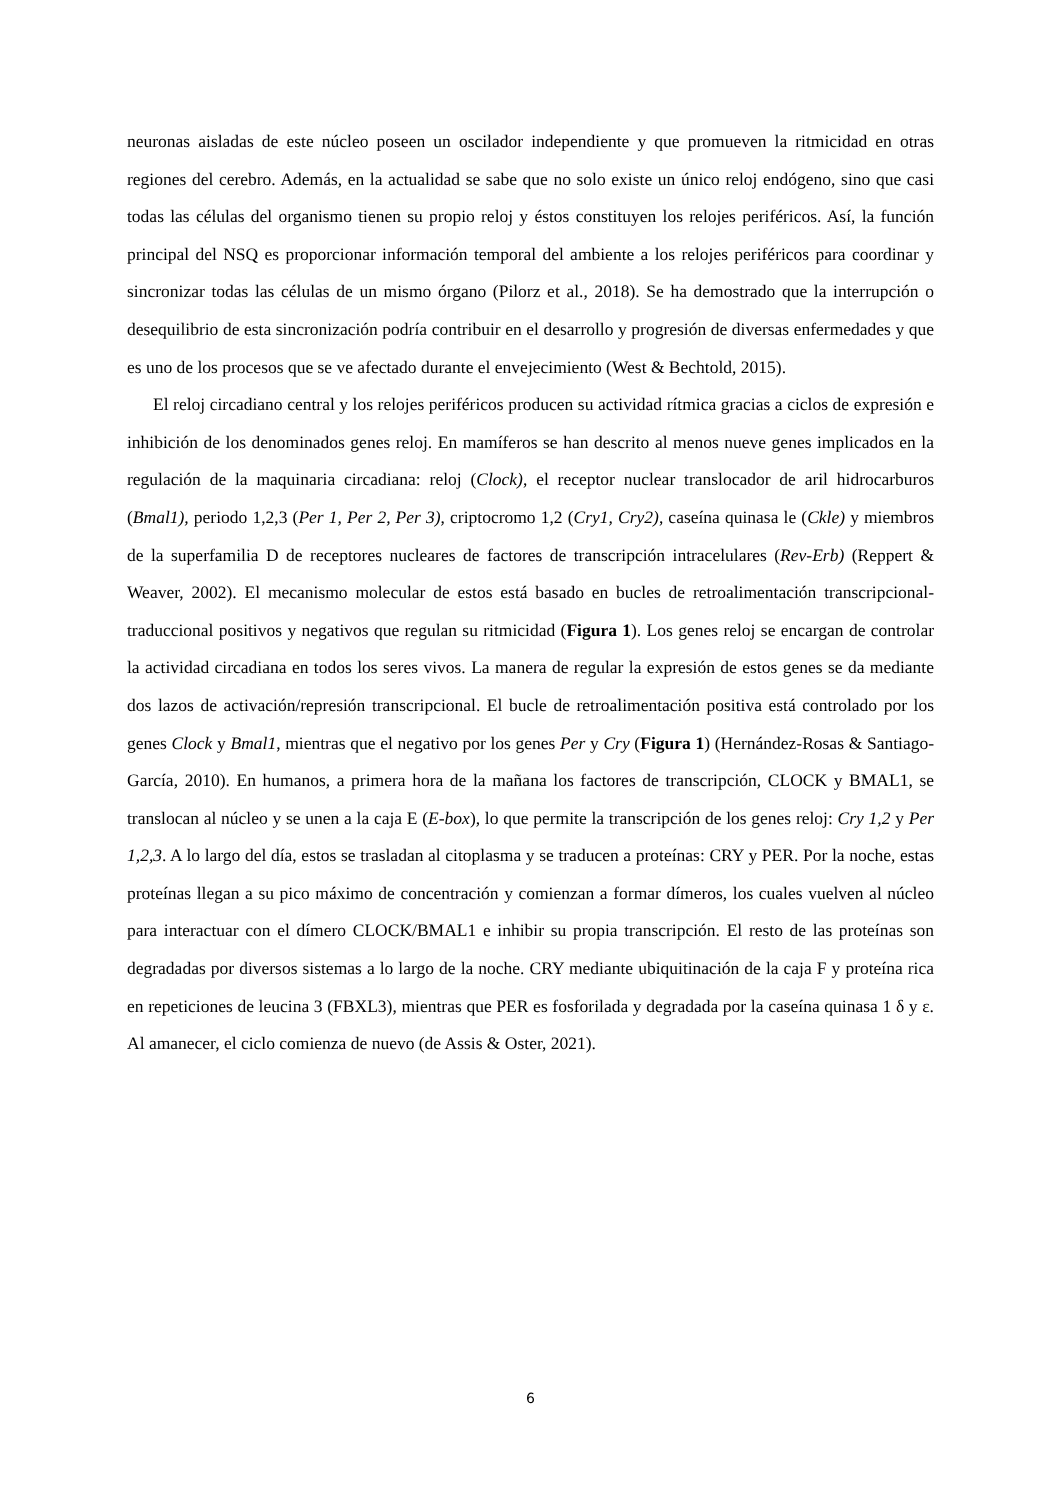neuronas aisladas de este núcleo poseen un oscilador independiente y que promueven la ritmicidad en otras regiones del cerebro. Además, en la actualidad se sabe que no solo existe un único reloj endógeno, sino que casi todas las células del organismo tienen su propio reloj y éstos constituyen los relojes periféricos. Así, la función principal del NSQ es proporcionar información temporal del ambiente a los relojes periféricos para coordinar y sincronizar todas las células de un mismo órgano (Pilorz et al., 2018). Se ha demostrado que la interrupción o desequilibrio de esta sincronización podría contribuir en el desarrollo y progresión de diversas enfermedades y que es uno de los procesos que se ve afectado durante el envejecimiento (West & Bechtold, 2015).
El reloj circadiano central y los relojes periféricos producen su actividad rítmica gracias a ciclos de expresión e inhibición de los denominados genes reloj. En mamíferos se han descrito al menos nueve genes implicados en la regulación de la maquinaria circadiana: reloj (Clock), el receptor nuclear translocador de aril hidrocarburos (Bmal1), periodo 1,2,3 (Per 1, Per 2, Per 3), criptocromo 1,2 (Cry1, Cry2), caseína quinasa le (Ckle) y miembros de la superfamilia D de receptores nucleares de factores de transcripción intracelulares (Rev-Erb) (Reppert & Weaver, 2002). El mecanismo molecular de estos está basado en bucles de retroalimentación transcripcional-traduccional positivos y negativos que regulan su ritmicidad (Figura 1). Los genes reloj se encargan de controlar la actividad circadiana en todos los seres vivos. La manera de regular la expresión de estos genes se da mediante dos lazos de activación/represión transcripcional. El bucle de retroalimentación positiva está controlado por los genes Clock y Bmal1, mientras que el negativo por los genes Per y Cry (Figura 1) (Hernández-Rosas & Santiago-García, 2010). En humanos, a primera hora de la mañana los factores de transcripción, CLOCK y BMAL1, se translocan al núcleo y se unen a la caja E (E-box), lo que permite la transcripción de los genes reloj: Cry 1,2 y Per 1,2,3. A lo largo del día, estos se trasladan al citoplasma y se traducen a proteínas: CRY y PER. Por la noche, estas proteínas llegan a su pico máximo de concentración y comienzan a formar dímeros, los cuales vuelven al núcleo para interactuar con el dímero CLOCK/BMAL1 e inhibir su propia transcripción. El resto de las proteínas son degradadas por diversos sistemas a lo largo de la noche. CRY mediante ubiquitinación de la caja F y proteína rica en repeticiones de leucina 3 (FBXL3), mientras que PER es fosforilada y degradada por la caseína quinasa 1 δ y ε. Al amanecer, el ciclo comienza de nuevo (de Assis & Oster, 2021).
6